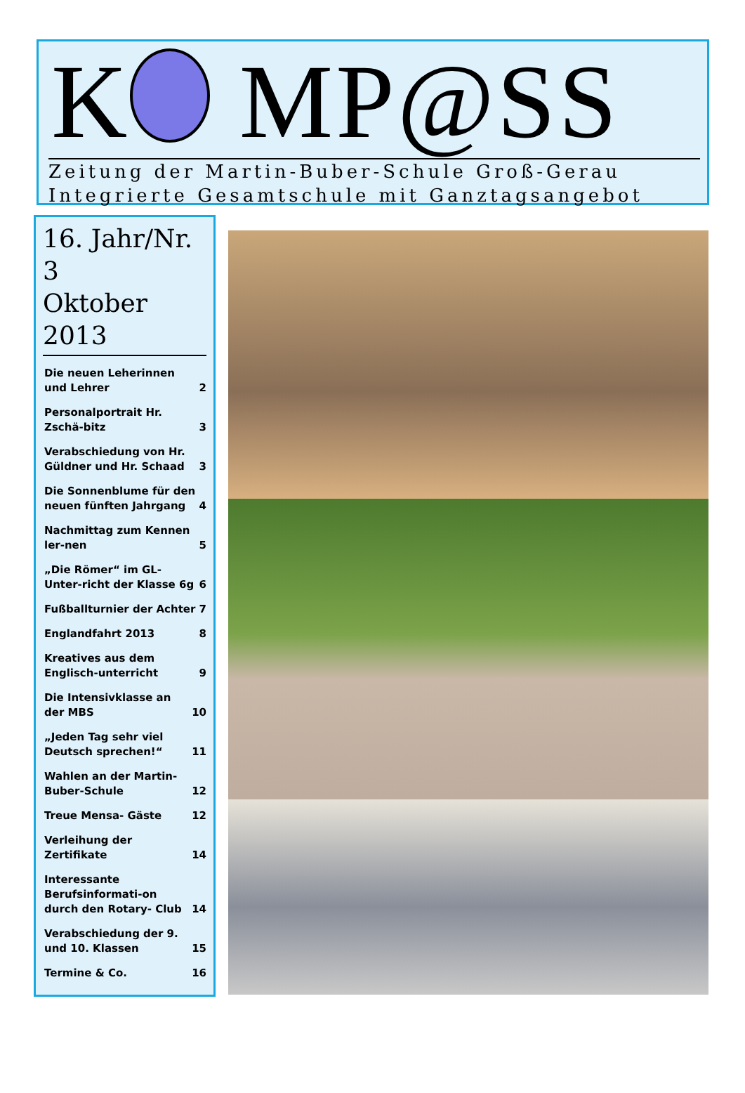K MP@SS
Zeitung der Martin-Buber-Schule Groß-Gerau
Integrierte Gesamtschule mit Ganztagsangebot
16. Jahr/Nr. 3
Oktober 2013
Die neuen Leherinnen und Lehrer 2
Personalportrait Hr. Zschä-bitz 3
Verabschiedung von Hr. Güldner und Hr. Schaad 3
Die Sonnenblume für den neuen fünften Jahrgang 4
Nachmittag zum Kennen ler-nen 5
„Die Römer“ im GL- Unter-richt der Klasse 6g 6
Fußballturnier der Achter 7
Englandfahrt 2013 8
Kreatives aus dem Englisch-unterricht 9
Die Intensivklasse an der MBS 10
„Jeden Tag sehr viel Deutsch sprechen!“11
Wahlen an der Martin- Buber-Schule 12
Treue Mensa- Gäste 12
Verleihung der Zertifikate 14
Interessante Berufsinformati-on durch den Rotary- Club 14
Verabschiedung der 9. und 10. Klassen 15
Termine & Co. 16